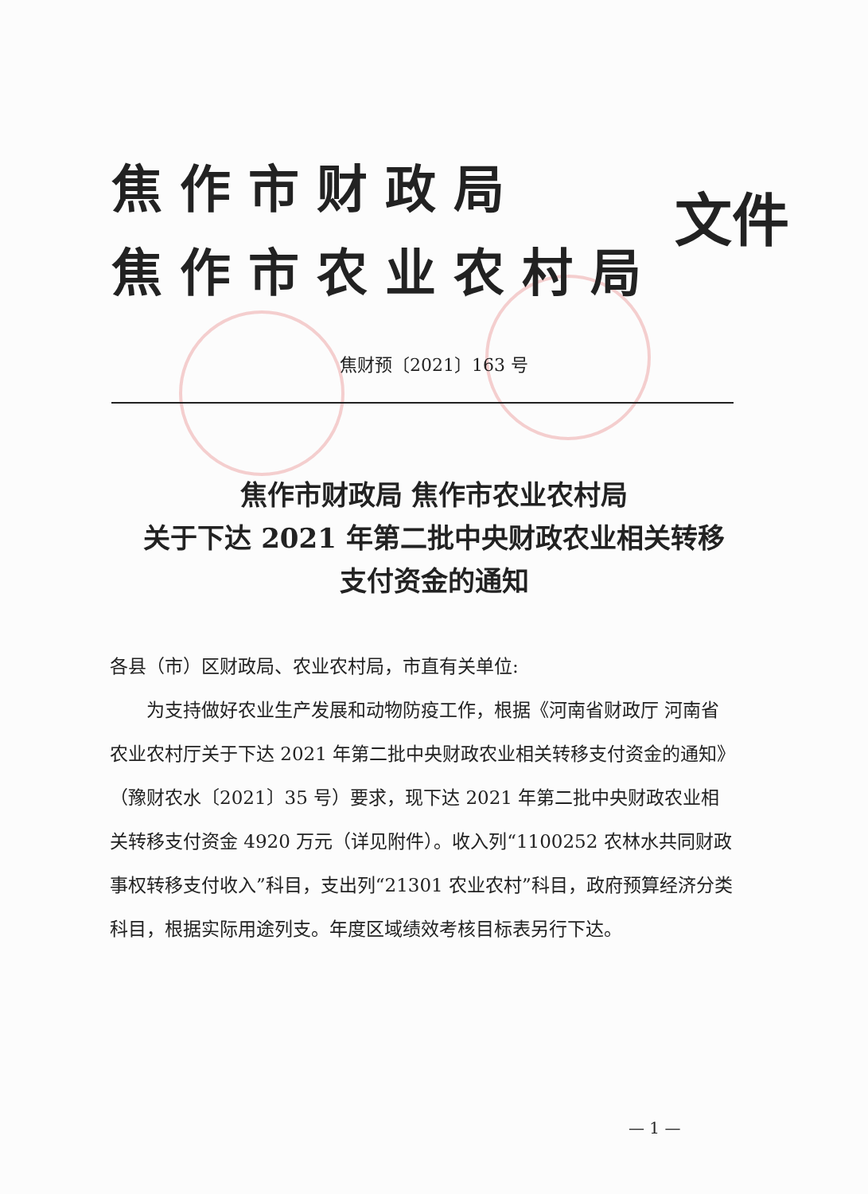焦作市财政局
焦作市农业农村局
文件
焦财预〔2021〕163 号
焦作市财政局 焦作市农业农村局
关于下达 2021 年第二批中央财政农业相关转移
支付资金的通知
各县（市）区财政局、农业农村局，市直有关单位:
为支持做好农业生产发展和动物防疫工作，根据《河南省财政厅 河南省农业农村厅关于下达 2021 年第二批中央财政农业相关转移支付资金的通知》（豫财农水〔2021〕35 号）要求，现下达 2021 年第二批中央财政农业相关转移支付资金 4920 万元（详见附件）。收入列“1100252 农林水共同财政事权转移支付收入”科目，支出列“21301 农业农村”科目，政府预算经济分类科目，根据实际用途列支。年度区域绩效考核目标表另行下达。
— 1 —